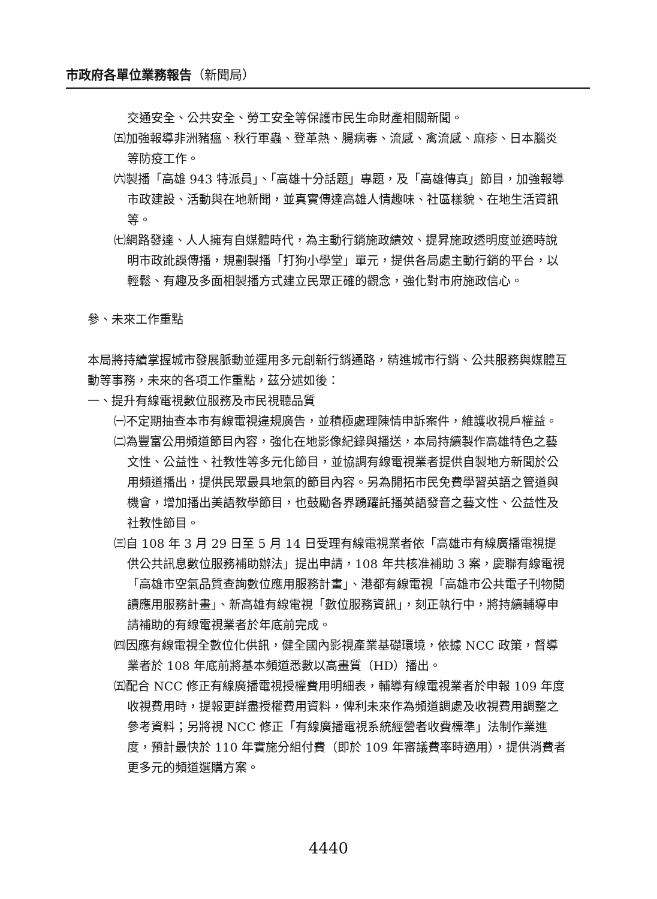市政府各單位業務報告（新聞局）
交通安全、公共安全、勞工安全等保護市民生命財產相關新聞。
㈤加強報導非洲豬瘟、秋行軍蟲、登革熱、腸病毒、流感、禽流感、麻疹、日本腦炎等防疫工作。
㈥製播「高雄 943 特派員」、「高雄十分話題」專題，及「高雄傳真」節目，加強報導市政建設、活動與在地新聞，並真實傳達高雄人情趣味、社區樣貌、在地生活資訊等。
㈦網路發達、人人擁有自媒體時代，為主動行銷施政績效、提昇施政透明度並適時說明市政訛誤傳播，規劃製播「打狗小學堂」單元，提供各局處主動行銷的平台，以輕鬆、有趣及多面相製播方式建立民眾正確的觀念，強化對市府施政信心。
參、未來工作重點
本局將持續掌握城市發展脈動並運用多元創新行銷通路，精進城市行銷、公共服務與媒體互動等事務，未來的各項工作重點，茲分述如後：
一、提升有線電視數位服務及市民視聽品質
㈠不定期抽查本市有線電視違規廣告，並積極處理陳情申訴案件，維護收視戶權益。
㈡為豐富公用頻道節目內容，強化在地影像紀錄與播送，本局持續製作高雄特色之藝文性、公益性、社教性等多元化節目，並協調有線電視業者提供自製地方新聞於公用頻道播出，提供民眾最具地氣的節目內容。另為開拓市民免費學習英語之管道與機會，增加播出美語教學節目，也鼓勵各界踴躍託播英語發音之藝文性、公益性及社教性節目。
㈢自 108 年 3 月 29 日至 5 月 14 日受理有線電視業者依「高雄市有線廣播電視提供公共訊息數位服務補助辦法」提出申請，108 年共核准補助 3 案，慶聯有線電視「高雄市空氣品質查詢數位應用服務計畫」、港都有線電視「高雄市公共電子刊物閱讀應用服務計畫」、新高雄有線電視「數位服務資訊」，刻正執行中，將持續輔導申請補助的有線電視業者於年底前完成。
㈣因應有線電視全數位化供訊，健全國內影視產業基礎環境，依據 NCC 政策，督導業者於 108 年底前將基本頻道悉數以高畫質（HD）播出。
㈤配合 NCC 修正有線廣播電視授權費用明細表，輔導有線電視業者於申報 109 年度收視費用時，提報更詳盡授權費用資料，俾利未來作為頻道調處及收視費用調整之參考資料；另將視 NCC 修正「有線廣播電視系統經營者收費標準」法制作業進度，預計最快於 110 年實施分組付費（即於 109 年審議費率時適用），提供消費者更多元的頻道選購方案。
4440